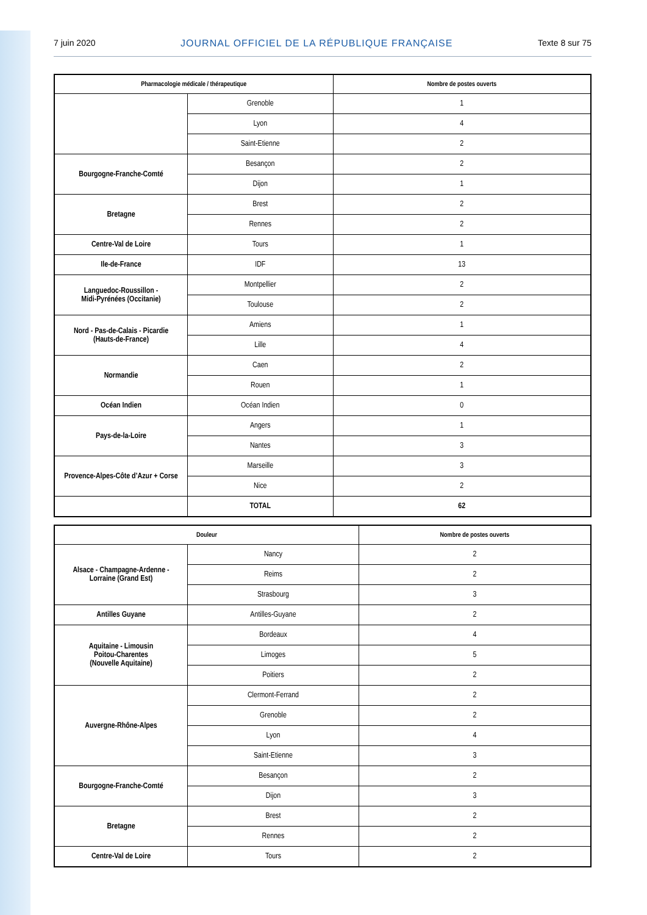7 juin 2020 JOURNAL OFFICIEL DE LA RÉPUBLIQUE FRANÇAISE Texte 8 sur 75
| Pharmacologie médicale / thérapeutique | | Nombre de postes ouverts |
| --- | --- | --- |
| | Grenoble | 1 |
| | Lyon | 4 |
| | Saint-Etienne | 2 |
| Bourgogne-Franche-Comté | Besançon | 2 |
| | Dijon | 1 |
| Bretagne | Brest | 2 |
| | Rennes | 2 |
| Centre-Val de Loire | Tours | 1 |
| Ile-de-France | IDF | 13 |
| Languedoc-Roussillon - Midi-Pyrénées (Occitanie) | Montpellier | 2 |
| | Toulouse | 2 |
| Nord - Pas-de-Calais - Picardie (Hauts-de-France) | Amiens | 1 |
| | Lille | 4 |
| Normandie | Caen | 2 |
| | Rouen | 1 |
| Océan Indien | Océan Indien | 0 |
| Pays-de-la-Loire | Angers | 1 |
| | Nantes | 3 |
| Provence-Alpes-Côte d’Azur + Corse | Marseille | 3 |
| | Nice | 2 |
| | TOTAL | 62 |
| Douleur | | Nombre de postes ouverts |
| --- | --- | --- |
| Alsace - Champagne-Ardenne - Lorraine (Grand Est) | Nancy | 2 |
| | Reims | 2 |
| | Strasbourg | 3 |
| Antilles Guyane | Antilles-Guyane | 2 |
| Aquitaine - Limousin Poitou-Charentes (Nouvelle Aquitaine) | Bordeaux | 4 |
| | Limoges | 5 |
| | Poitiers | 2 |
| Auvergne-Rhône-Alpes | Clermont-Ferrand | 2 |
| | Grenoble | 2 |
| | Lyon | 4 |
| | Saint-Etienne | 3 |
| Bourgogne-Franche-Comté | Besançon | 2 |
| | Dijon | 3 |
| Bretagne | Brest | 2 |
| | Rennes | 2 |
| Centre-Val de Loire | Tours | 2 |